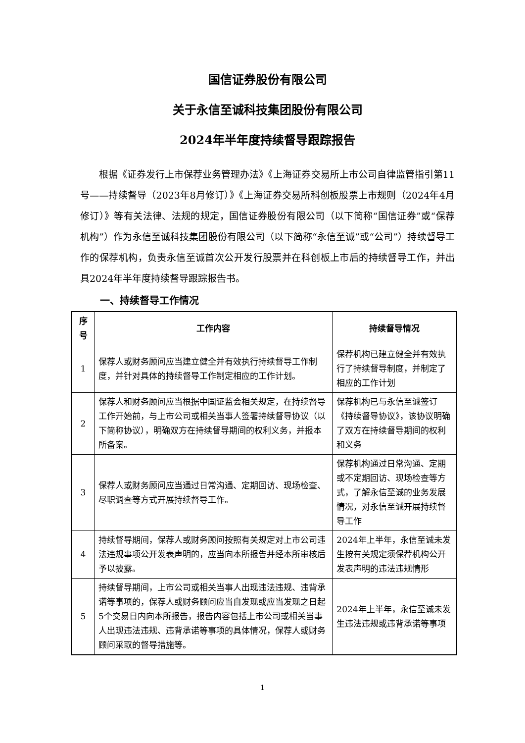国信证券股份有限公司
关于永信至诚科技集团股份有限公司
2024年半年度持续督导跟踪报告
根据《证券发行上市保荐业务管理办法》《上海证券交易所上市公司自律监管指引第11号——持续督导（2023年8月修订）》《上海证券交易所科创板股票上市规则（2024年4月修订）》等有关法律、法规的规定，国信证券股份有限公司（以下简称“国信证券”或“保荐机构”）作为永信至诚科技集团股份有限公司（以下简称“永信至诚”或“公司”）持续督导工作的保荐机构，负责永信至诚首次公开发行股票并在科创板上市后的持续督导工作，并出具2024年半年度持续督导跟踪报告书。
一、持续督导工作情况
| 序号 | 工作内容 | 持续督导情况 |
| --- | --- | --- |
| 1 | 保荐人或财务顾问应当建立健全并有效执行持续督导工作制度，并针对具体的持续督导工作制定相应的工作计划。 | 保荐机构已建立健全并有效执行了持续督导制度，并制定了相应的工作计划 |
| 2 | 保荐人和财务顾问应当根据中国证监会相关规定，在持续督导工作开始前，与上市公司或相关当事人签署持续督导协议（以下简称协议），明确双方在持续督导期间的权利义务，并报本所备案。 | 保荐机构已与永信至诚签订《持续督导协议》，该协议明确了双方在持续督导期间的权利和义务 |
| 3 | 保荐人或财务顾问应当通过日常沟通、定期回访、现场检查、尽职调查等方式开展持续督导工作。 | 保荐机构通过日常沟通、定期或不定期回访、现场检查等方式，了解永信至诚的业务发展情况，对永信至诚开展持续督导工作 |
| 4 | 持续督导期间，保荐人或财务顾问按照有关规定对上市公司违法违规事项公开发表声明的，应当向本所报告并经本所审核后予以披露。 | 2024年上半年，永信至诚未发生按有关规定须保荐机构公开发表声明的违法违规情形 |
| 5 | 持续督导期间，上市公司或相关当事人出现违法违规、违背承诺等事项的，保荐人或财务顾问应当自发现或应当发现之日起5个交易日内向本所报告，报告内容包括上市公司或相关当事人出现违法违规、违背承诺等事项的具体情况，保荐人或财务顾问采取的督导措施等。 | 2024年上半年，永信至诚未发生违法违规或违背承诺等事项 |
1